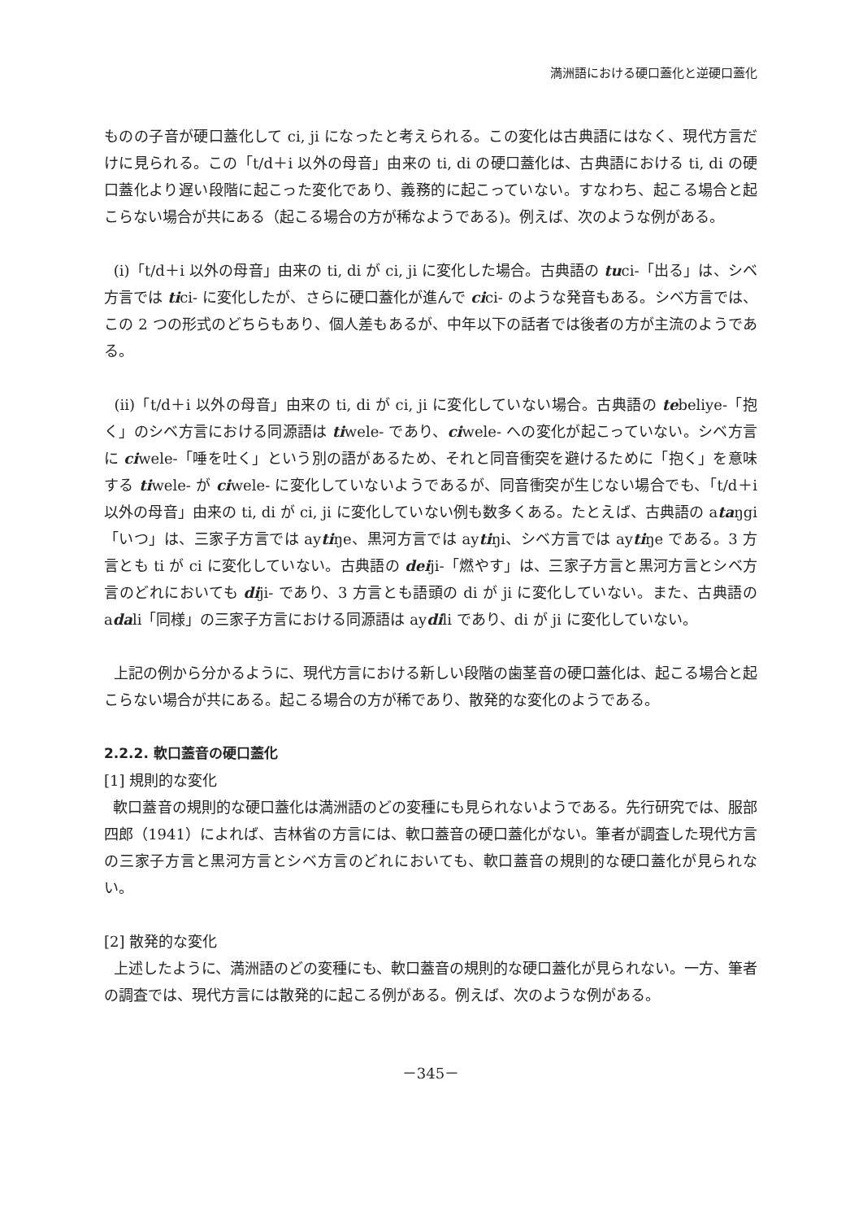満洲語における硬口蓋化と逆硬口蓋化
ものの子音が硬口蓋化して ci, ji になったと考えられる。この変化は古典語にはなく、現代方言だけに見られる。この「t/d＋i 以外の母音」由来の ti, di の硬口蓋化は、古典語における ti, di の硬口蓋化より遅い段階に起こった変化であり、義務的に起こっていない。すなわち、起こる場合と起こらない場合が共にある（起こる場合の方が稀なようである)。例えば、次のような例がある。
(i)「t/d＋i 以外の母音」由来の ti, di が ci, ji に変化した場合。古典語の tuci-「出る」は、シベ方言では tici- に変化したが、さらに硬口蓋化が進んで cici- のような発音もある。シベ方言では、この 2 つの形式のどちらもあり、個人差もあるが、中年以下の話者では後者の方が主流のようである。
(ii)「t/d＋i 以外の母音」由来の ti, di が ci, ji に変化していない場合。古典語の tebeliye-「抱く」のシベ方言における同源語は tiwele- であり、ciwele- への変化が起こっていない。シベ方言に ciwele-「唾を吐く」という別の語があるため、それと同音衝突を避けるために「抱く」を意味する tiwele- が ciwele- に変化していないようであるが、同音衝突が生じない場合でも、「t/d＋i 以外の母音」由来の ti, di が ci, ji に変化していない例も数多くある。たとえば、古典語の ataŋgi「いつ」は、三家子方言では aytiŋe、黒河方言では aytiŋi、シベ方言では aytiŋe である。3 方言とも ti が ci に変化していない。古典語の deiji-「燃やす」は、三家子方言と黒河方言とシベ方言のどれにおいても diji- であり、3 方言とも語頭の di が ji に変化していない。また、古典語の adali「同様」の三家子方言における同源語は aydili であり、di が ji に変化していない。
上記の例から分かるように、現代方言における新しい段階の歯茎音の硬口蓋化は、起こる場合と起こらない場合が共にある。起こる場合の方が稀であり、散発的な変化のようである。
2.2.2. 軟口蓋音の硬口蓋化
[1] 規則的な変化
軟口蓋音の規則的な硬口蓋化は満洲語のどの変種にも見られないようである。先行研究では、服部四郎（1941）によれば、吉林省の方言には、軟口蓋音の硬口蓋化がない。筆者が調査した現代方言の三家子方言と黒河方言とシベ方言のどれにおいても、軟口蓋音の規則的な硬口蓋化が見られない。
[2] 散発的な変化
上述したように、満洲語のどの変種にも、軟口蓋音の規則的な硬口蓋化が見られない。一方、筆者の調査では、現代方言には散発的に起こる例がある。例えば、次のような例がある。
－345－